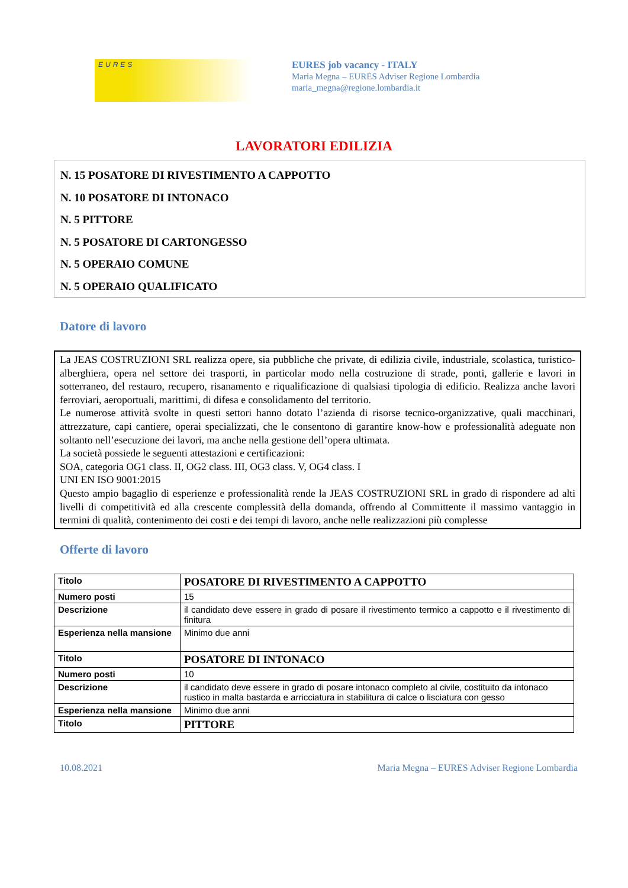EURES
EURES job vacancy - ITALY
Maria Megna – EURES Adviser Regione Lombardia
maria_megna@regione.lombardia.it
LAVORATORI EDILIZIA
N. 15 POSATORE DI RIVESTIMENTO A CAPPOTTO
N. 10 POSATORE DI INTONACO
N. 5 PITTORE
N. 5 POSATORE DI CARTONGESSO
N. 5 OPERAIO COMUNE
N. 5 OPERAIO QUALIFICATO
Datore di lavoro
La JEAS COSTRUZIONI SRL realizza opere, sia pubbliche che private, di edilizia civile, industriale, scolastica, turistico-alberghiera, opera nel settore dei trasporti, in particolar modo nella costruzione di strade, ponti, gallerie e lavori in sotterraneo, del restauro, recupero, risanamento e riqualificazione di qualsiasi tipologia di edificio. Realizza anche lavori ferroviari, aeroportuali, marittimi, di difesa e consolidamento del territorio.
Le numerose attività svolte in questi settori hanno dotato l’azienda di risorse tecnico-organizzative, quali macchinari, attrezzature, capi cantiere, operai specializzati, che le consentono di garantire know-how e professionalità adeguate non soltanto nell’esecuzione dei lavori, ma anche nella gestione dell’opera ultimata.
La società possiede le seguenti attestazioni e certificazioni:
SOA, categoria OG1 class. II, OG2 class. III, OG3 class. V, OG4 class. I
UNI EN ISO 9001:2015
Questo ampio bagaglio di esperienze e professionalità rende la JEAS COSTRUZIONI SRL in grado di rispondere ad alti livelli di competitività ed alla crescente complessità della domanda, offrendo al Committente il massimo vantaggio in termini di qualità, contenimento dei costi e dei tempi di lavoro, anche nelle realizzazioni più complesse
Offerte di lavoro
| Titolo | POSATORE DI RIVESTIMENTO A CAPPOTTO |
| Numero posti | 15 |
| Descrizione | il candidato deve essere in grado di posare il rivestimento termico a cappotto e il rivestimento di finitura |
| Esperienza nella mansione | Minimo due anni |
| Titolo | POSATORE DI INTONACO |
| Numero posti | 10 |
| Descrizione | il candidato deve essere in grado di posare intonaco completo al civile, costituito da intonaco rustico in malta bastarda e arricciatura in stabilitura di calce o lisciatura con gesso |
| Esperienza nella mansione | Minimo due anni |
| Titolo | PITTORE |
10.08.2021 Maria Megna – EURES Adviser Regione Lombardia